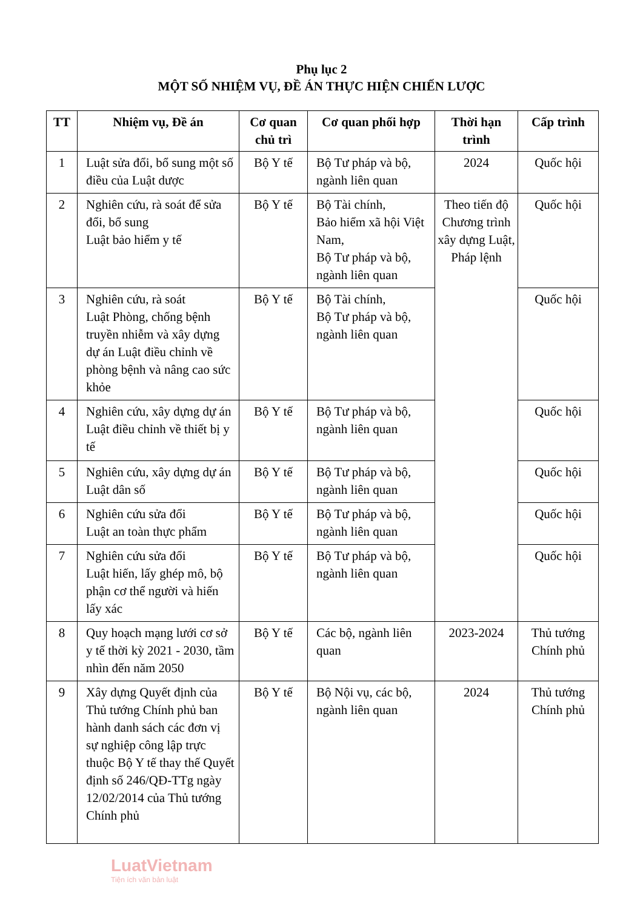Phụ lục 2
MỘT SỐ NHIỆM VỤ, ĐỀ ÁN THỰC HIỆN CHIẾN LƯỢC
| TT | Nhiệm vụ, Đề án | Cơ quan chủ trì | Cơ quan phối hợp | Thời hạn trình | Cấp trình |
| --- | --- | --- | --- | --- | --- |
| 1 | Luật sửa đổi, bổ sung một số điều của Luật dược | Bộ Y tế | Bộ Tư pháp và bộ, ngành liên quan | 2024 | Quốc hội |
| 2 | Nghiên cứu, rà soát để sửa đổi, bổ sung Luật bảo hiểm y tế | Bộ Y tế | Bộ Tài chính, Bảo hiểm xã hội Việt Nam, Bộ Tư pháp và bộ, ngành liên quan | Theo tiến độ Chương trình xây dựng Luật, Pháp lệnh | Quốc hội |
| 3 | Nghiên cứu, rà soát Luật Phòng, chống bệnh truyền nhiễm và xây dựng dự án Luật điều chỉnh về phòng bệnh và nâng cao sức khỏe | Bộ Y tế | Bộ Tài chính, Bộ Tư pháp và bộ, ngành liên quan | | Quốc hội |
| 4 | Nghiên cứu, xây dựng dự án Luật điều chỉnh về thiết bị y tế | Bộ Y tế | Bộ Tư pháp và bộ, ngành liên quan | | Quốc hội |
| 5 | Nghiên cứu, xây dựng dự án Luật dân số | Bộ Y tế | Bộ Tư pháp và bộ, ngành liên quan | | Quốc hội |
| 6 | Nghiên cứu sửa đổi Luật an toàn thực phẩm | Bộ Y tế | Bộ Tư pháp và bộ, ngành liên quan | | Quốc hội |
| 7 | Nghiên cứu sửa đổi Luật hiến, lấy ghép mô, bộ phận cơ thể người và hiến lấy xác | Bộ Y tế | Bộ Tư pháp và bộ, ngành liên quan | | Quốc hội |
| 8 | Quy hoạch mạng lưới cơ sở y tế thời kỳ 2021 - 2030, tầm nhìn đến năm 2050 | Bộ Y tế | Các bộ, ngành liên quan | 2023-2024 | Thủ tướng Chính phủ |
| 9 | Xây dựng Quyết định của Thủ tướng Chính phủ ban hành danh sách các đơn vị sự nghiệp công lập trực thuộc Bộ Y tế thay thế Quyết định số 246/QĐ-TTg ngày 12/02/2014 của Thủ tướng Chính phủ | Bộ Y tế | Bộ Nội vụ, các bộ, ngành liên quan | 2024 | Thủ tướng Chính phủ |
LuatVietnam
Tiện ích văn bản luật